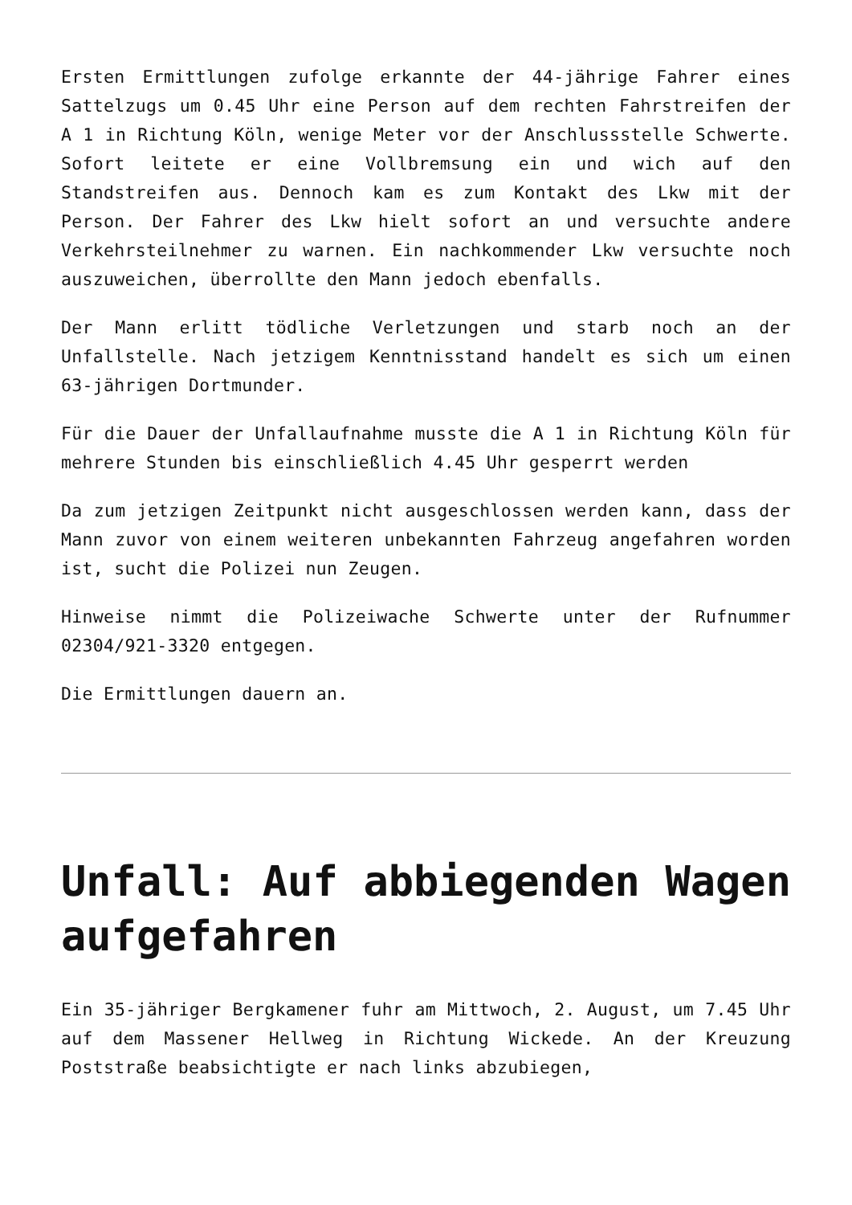Ersten Ermittlungen zufolge erkannte der 44-jährige Fahrer eines Sattelzugs um 0.45 Uhr eine Person auf dem rechten Fahrstreifen der A 1 in Richtung Köln, wenige Meter vor der Anschlussstelle Schwerte. Sofort leitete er eine Vollbremsung ein und wich auf den Standstreifen aus. Dennoch kam es zum Kontakt des Lkw mit der Person. Der Fahrer des Lkw hielt sofort an und versuchte andere Verkehrsteilnehmer zu warnen. Ein nachkommender Lkw versuchte noch auszuweichen, überrollte den Mann jedoch ebenfalls.
Der Mann erlitt tödliche Verletzungen und starb noch an der Unfallstelle. Nach jetzigem Kenntnisstand handelt es sich um einen 63-jährigen Dortmunder.
Für die Dauer der Unfallaufnahme musste die A 1 in Richtung Köln für mehrere Stunden bis einschließlich 4.45 Uhr gesperrt werden
Da zum jetzigen Zeitpunkt nicht ausgeschlossen werden kann, dass der Mann zuvor von einem weiteren unbekannten Fahrzeug angefahren worden ist, sucht die Polizei nun Zeugen.
Hinweise nimmt die Polizeiwache Schwerte unter der Rufnummer 02304/921-3320 entgegen.
Die Ermittlungen dauern an.
Unfall: Auf abbiegenden Wagen aufgefahren
Ein 35-jähriger Bergkamener fuhr am Mittwoch, 2. August, um 7.45 Uhr auf dem Massener Hellweg in Richtung Wickede. An der Kreuzung Poststraße beabsichtigte er nach links abzubiegen,